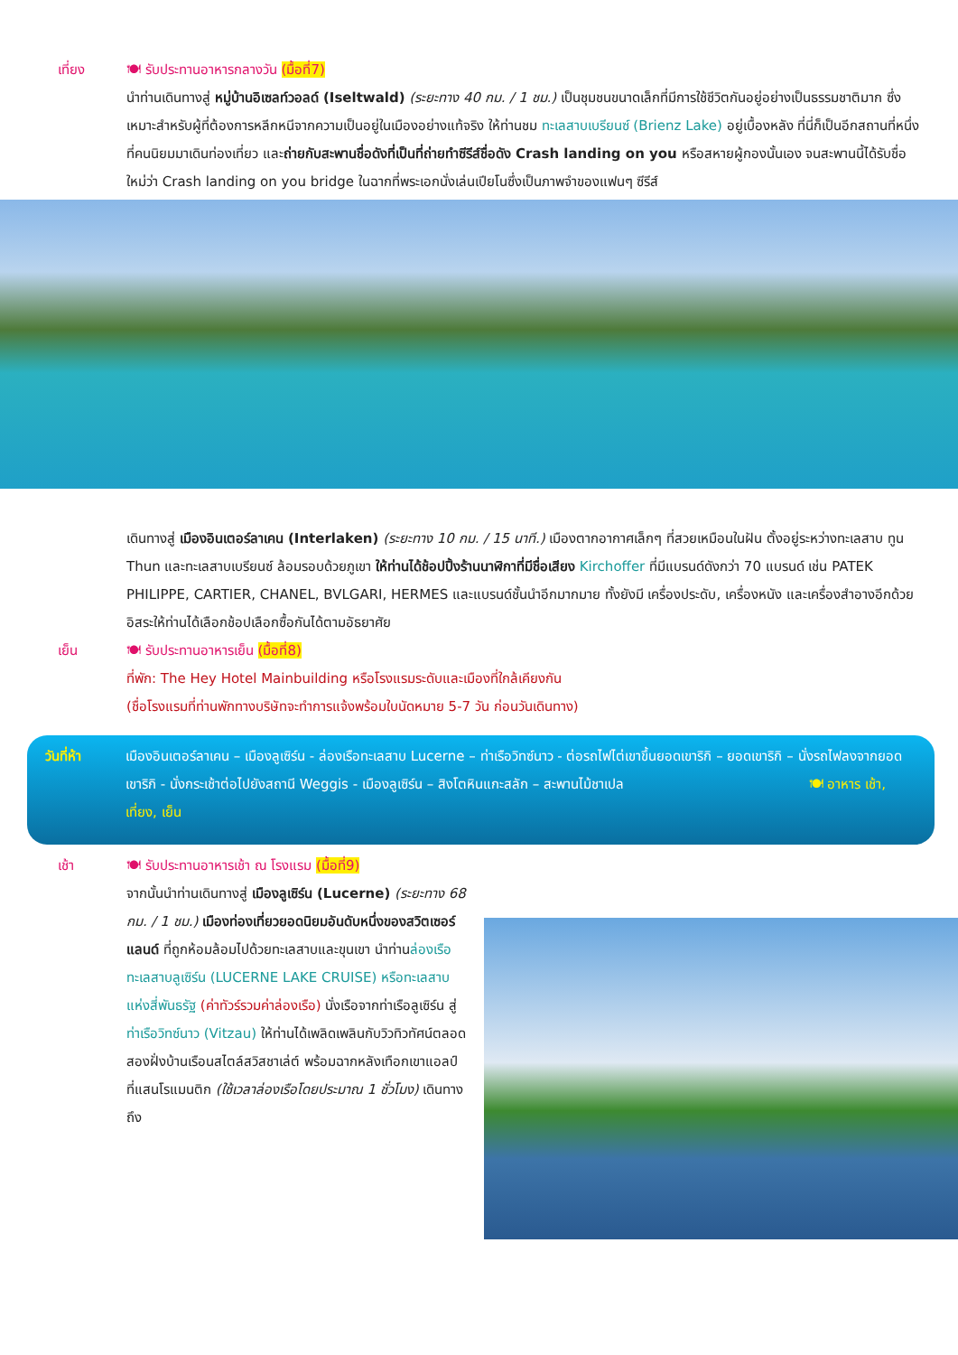เที่ยง 🍽 รับประทานอาหารกลางวัน (มื้อที่7)
นำท่านเดินทางสู่ หมู่บ้านอิเซลท์วอลด์ (Iseltwald) (ระยะทาง 40 กม. / 1 ชม.) เป็นชุมชนขนาดเล็กที่มีการใช้ชีวิตกันอยู่อย่างเป็นธรรมชาติมาก ซึ่งเหมาะสำหรับผู้ที่ต้องการหลีกหนีจากความเป็นอยู่ในเมืองอย่างแท้จริง ให้ท่านชม ทะเลสาบเบรียนซ์ (Brienz Lake) อยู่เบื้องหลัง ที่นี่ก็เป็นอีกสถานที่หนึ่งที่คนนิยมมาเดินท่องเที่ยว และถ่ายกับสะพานชื่อดังที่เป็นที่ถ่ายทำซีรีส์ชื่อดัง Crash landing on you หรือสหายผู้กองนั้นเอง จนสะพานนี้ได้รับชื่อใหม่ว่า Crash landing on you bridge ในฉากที่พระเอกนั่งเล่นเปียโนซึ่งเป็นภาพจำของแฟนๆ ซีรีส์
เดินทางสู่ เมืองอินเตอร์ลาเคน (Interlaken) (ระยะทาง 10 กม. / 15 นาที.) เมืองตากอากาศเล็กๆ ที่สวยเหมือนในฝัน ตั้งอยู่ระหว่างทะเลสาบ ทูน Thun และทะเลสาบเบรียนซ์ ล้อมรอบด้วยภูเขา ให้ท่านได้ช้อปปิ้งร้านนาฬิกาที่มีชื่อเสียง Kirchoffer ที่มีแบรนด์ดังกว่า 70 แบรนด์ เช่น PATEK PHILIPPE, CARTIER, CHANEL, BVLGARI, HERMES และแบรนด์ชั้นนำอีกมากมาย ทั้งยังมี เครื่องประดับ, เครื่องหนัง และเครื่องสำอางอีกด้วย อิสระให้ท่านได้เลือกช้อปเลือกซื้อกันได้ตามอัธยาศัย
เย็น 🍽 รับประทานอาหารเย็น (มื้อที่8)
ที่พัก: The Hey Hotel Mainbuilding หรือโรงแรมระดับและเมืองที่ใกล้เคียงกัน
(ชื่อโรงแรมที่ท่านพักทางบริษัทจะทำการแจ้งพร้อมใบนัดหมาย 5-7 วัน ก่อนวันเดินทาง)
วันที่ห้า เมืองอินเตอร์ลาเคน – เมืองลูเซิร์น - ล่องเรือทะเลสาบ Lucerne – ท่าเรือวิทซ์นาว - ต่อรถไฟไต่เขาขึ้นยอดเขาริกิ – ยอดเขาริกิ – นั่งรถไฟลงจากยอดเขาริกิ - นั่งกระเช้าต่อไปยังสถานี Weggis - เมืองลูเซิร์น – สิงโตหินแกะสลัก – สะพานไม้ชาเปล 🍽 อาหาร เช้า, เที่ยง, เย็น
เช้า 🍽 รับประทานอาหารเช้า ณ โรงแรม (มื้อที่9)
จากนั้นนำท่านเดินทางสู่ เมืองลูเซิร์น (Lucerne) (ระยะทาง 68 กม. / 1 ชม.) เมืองท่องเที่ยวยอดนิยมอันดับหนึ่งของสวิตเซอร์แลนด์ ที่ถูกห้อมล้อมไปด้วยทะเลสาบและขุนเขา นำท่านล่องเรือทะเลสาบลูเซิร์น (LUCERNE LAKE CRUISE) หรือทะเลสาบแห่งสี่พันธรัฐ (ค่าทัวร์รวมค่าล่องเรือ) นั่งเรือจากท่าเรือลูเซิร์น สู่ ท่าเรือวิทซ์นาว (Vitzau) ให้ท่านได้เพลิดเพลินกับวิวทิวทัศน์ตลอดสองฝั่งบ้านเรือนสไตล์สวิสชาเล่ต์ พร้อมฉากหลังเทือกเขาแอลป์ ที่แสนโรแมนติก (ใช้เวลาล่องเรือโดยประมาณ 1 ชั่วโมง) เดินทางถึง